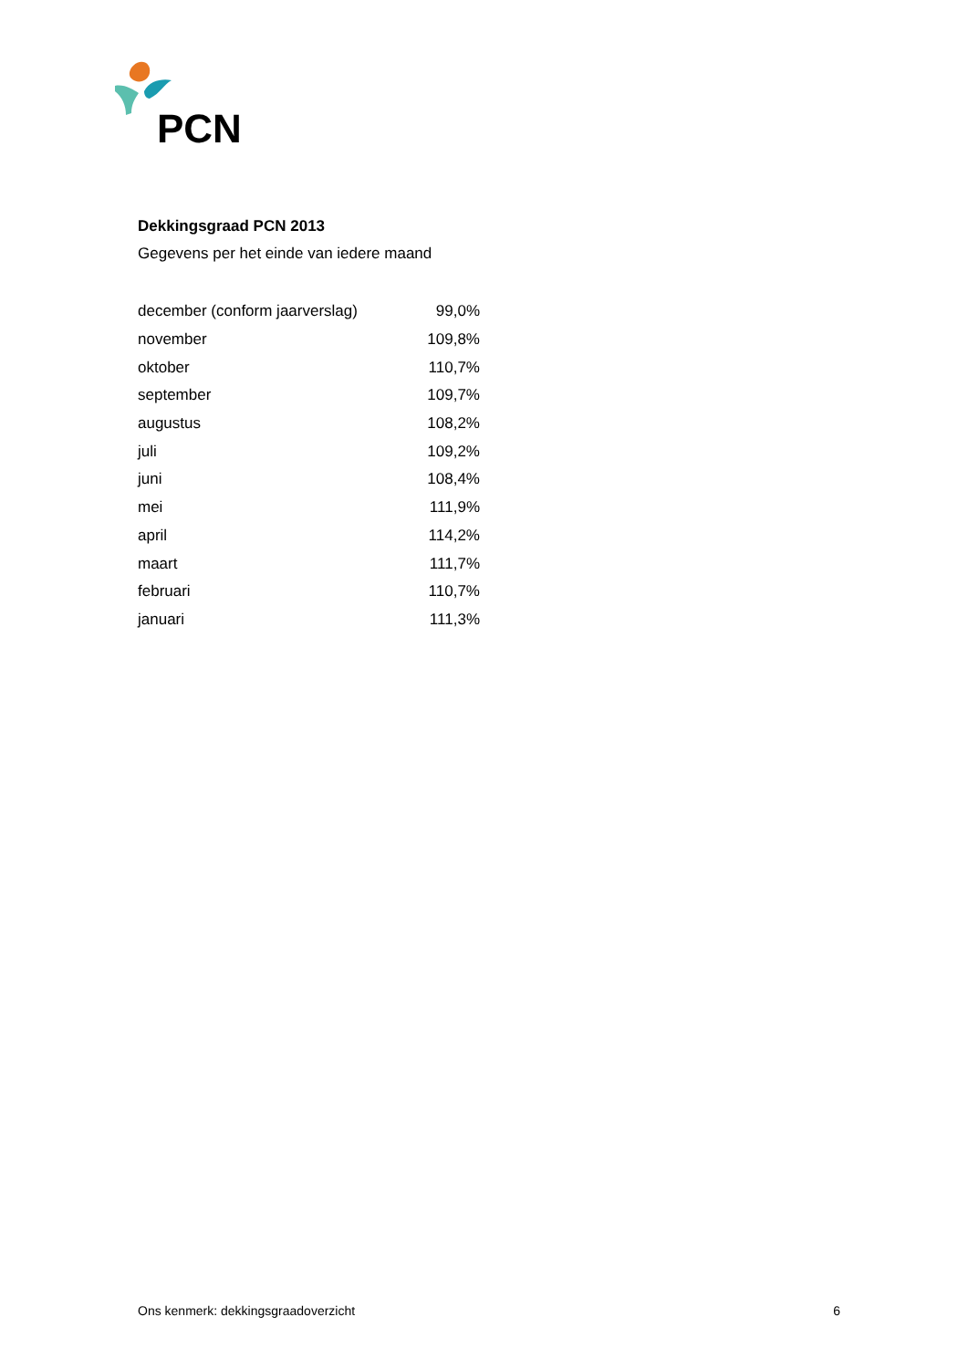PCN
Dekkingsgraad PCN 2013
Gegevens per het einde van iedere maand
| december (conform jaarverslag) | 99,0% |
| november | 109,8% |
| oktober | 110,7% |
| september | 109,7% |
| augustus | 108,2% |
| juli | 109,2% |
| juni | 108,4% |
| mei | 111,9% |
| april | 114,2% |
| maart | 111,7% |
| februari | 110,7% |
| januari | 111,3% |
Ons kenmerk: dekkingsgraadoverzicht 6